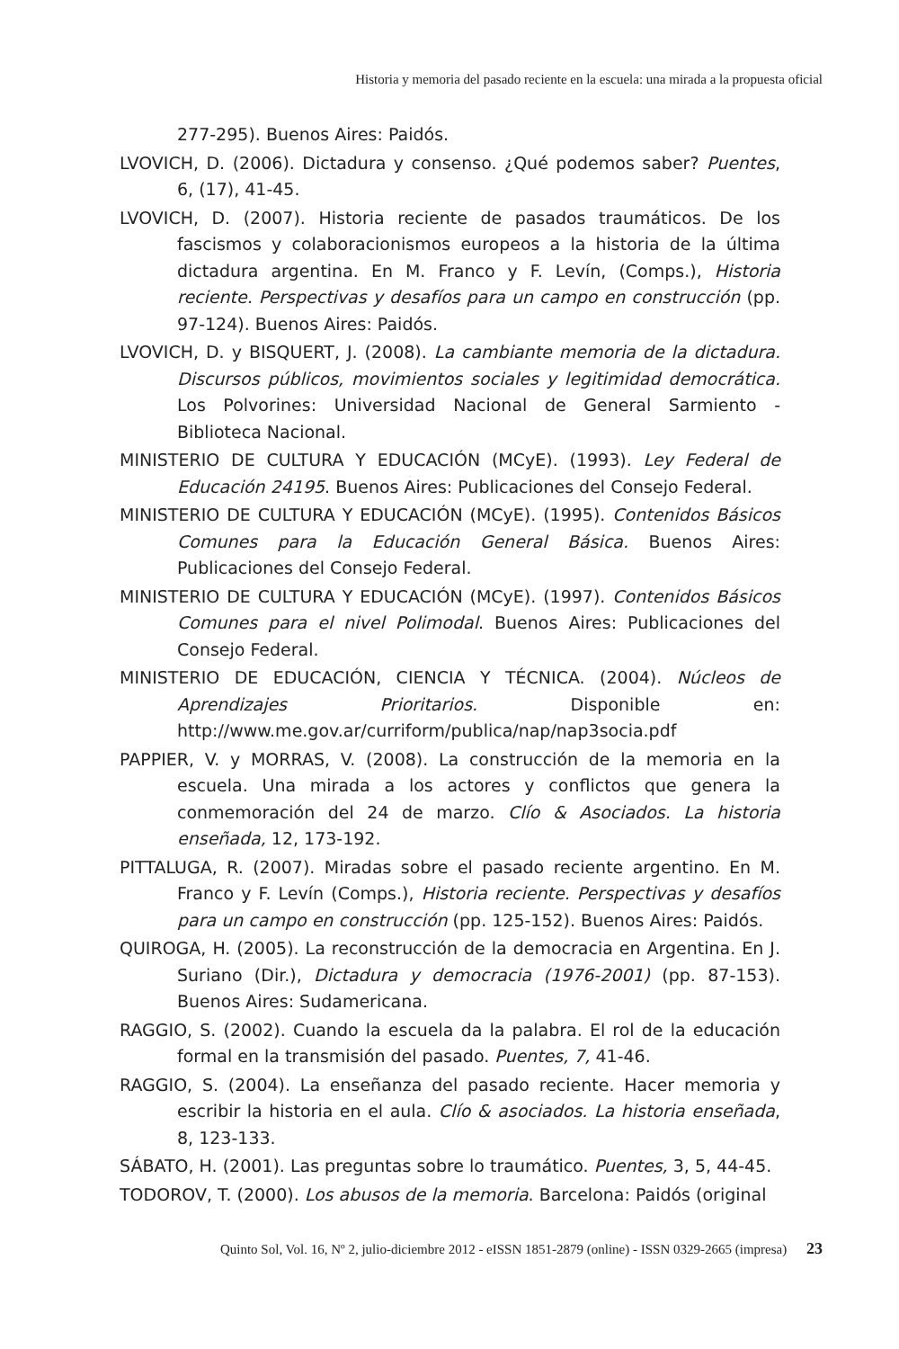Historia y memoria del pasado reciente en la escuela: una mirada a la propuesta oficial
277-295). Buenos Aires: Paidós.
LVOVICH, D. (2006). Dictadura y consenso. ¿Qué podemos saber? Puentes, 6, (17), 41-45.
LVOVICH, D. (2007). Historia reciente de pasados traumáticos. De los fascismos y colaboracionismos europeos a la historia de la última dictadura argentina. En M. Franco y F. Levín, (Comps.), Historia reciente. Perspectivas y desafíos para un campo en construcción (pp. 97-124). Buenos Aires: Paidós.
LVOVICH, D. y BISQUERT, J. (2008). La cambiante memoria de la dictadura. Discursos públicos, movimientos sociales y legitimidad democrática. Los Polvorines: Universidad Nacional de General Sarmiento - Biblioteca Nacional.
MINISTERIO DE CULTURA Y EDUCACIÓN (MCyE). (1993). Ley Federal de Educación 24195. Buenos Aires: Publicaciones del Consejo Federal.
MINISTERIO DE CULTURA Y EDUCACIÓN (MCyE). (1995). Contenidos Básicos Comunes para la Educación General Básica. Buenos Aires: Publicaciones del Consejo Federal.
MINISTERIO DE CULTURA Y EDUCACIÓN (MCyE). (1997). Contenidos Básicos Comunes para el nivel Polimodal. Buenos Aires: Publicaciones del Consejo Federal.
MINISTERIO DE EDUCACIÓN, CIENCIA Y TÉCNICA. (2004). Núcleos de Aprendizajes Prioritarios. Disponible en: http://www.me.gov.ar/curriform/publica/nap/nap3socia.pdf
PAPPIER, V. y MORRAS, V. (2008). La construcción de la memoria en la escuela. Una mirada a los actores y conflictos que genera la conmemoración del 24 de marzo. Clío & Asociados. La historia enseñada, 12, 173-192.
PITTALUGA, R. (2007). Miradas sobre el pasado reciente argentino. En M. Franco y F. Levín (Comps.), Historia reciente. Perspectivas y desafíos para un campo en construcción (pp. 125-152). Buenos Aires: Paidós.
QUIROGA, H. (2005). La reconstrucción de la democracia en Argentina. En J. Suriano (Dir.), Dictadura y democracia (1976-2001) (pp. 87-153). Buenos Aires: Sudamericana.
RAGGIO, S. (2002). Cuando la escuela da la palabra. El rol de la educación formal en la transmisión del pasado. Puentes, 7, 41-46.
RAGGIO, S. (2004). La enseñanza del pasado reciente. Hacer memoria y escribir la historia en el aula. Clío & asociados. La historia enseñada, 8, 123-133.
SÁBATO, H. (2001). Las preguntas sobre lo traumático. Puentes, 3, 5, 44-45.
TODOROV, T. (2000). Los abusos de la memoria. Barcelona: Paidós (original
Quinto Sol, Vol. 16, Nº 2, julio-diciembre 2012 - eISSN 1851-2879 (online) - ISSN 0329-2665 (impresa) 23